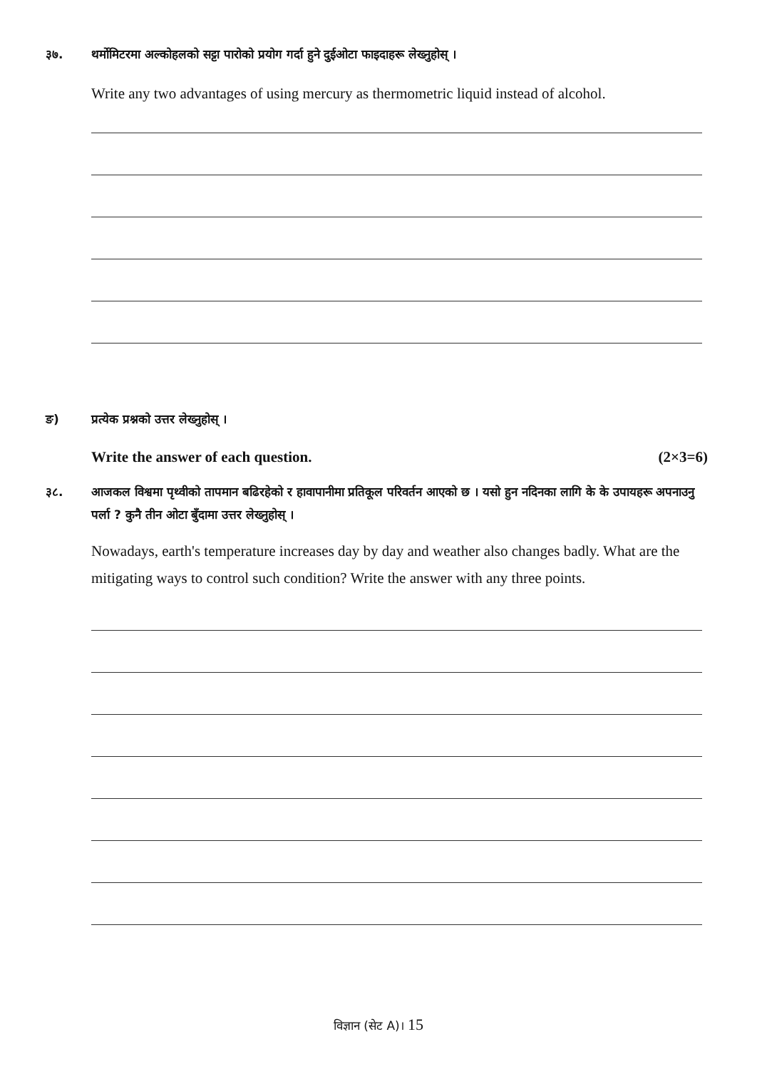३७. थर्मोमिटरमा अल्कोहलको सट्टा पारोको प्रयोग गर्दा हुने दुईओटा फाइदाहरू लेख्नुहोस् ।
Write any two advantages of using mercury as thermometric liquid instead of alcohol.
ङ) प्रत्येक प्रश्नको उत्तर लेख्नुहोस् ।
Write the answer of each question. (2×3=6)
३८. आजकल विश्वमा पृथ्वीको तापमान बढिरहेको र हावापानीमा प्रतिकूल परिवर्तन आएको छ । यसो हुन नदिनका लागि के के उपायहरू अपनाउनु पर्ला ? कुनै तीन ओटा बुँदामा उत्तर लेख्नुहोस् ।
Nowadays, earth's temperature increases day by day and weather also changes badly. What are the mitigating ways to control such condition? Write the answer with any three points.
विज्ञान (सेट A)। 15